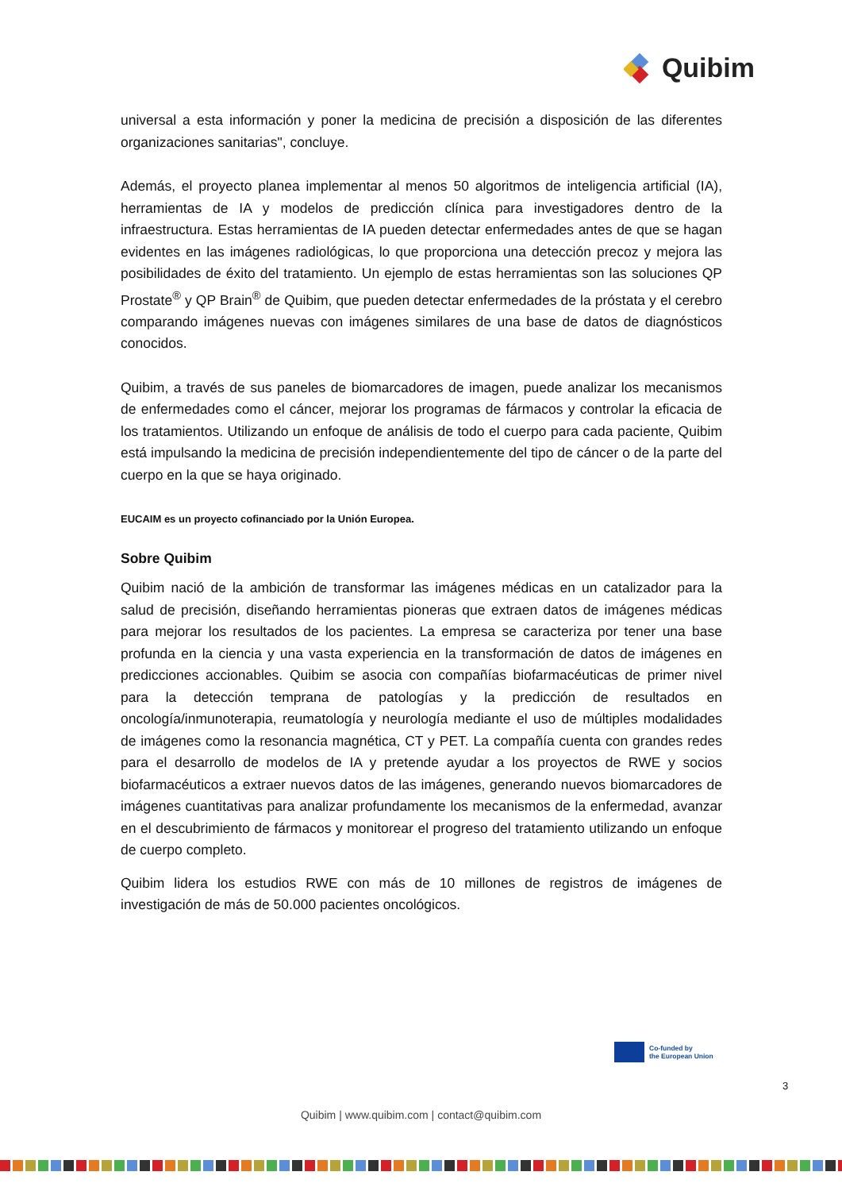Quibim
universal a esta información y poner la medicina de precisión a disposición de las diferentes organizaciones sanitarias", concluye.
Además, el proyecto planea implementar al menos 50 algoritmos de inteligencia artificial (IA), herramientas de IA y modelos de predicción clínica para investigadores dentro de la infraestructura. Estas herramientas de IA pueden detectar enfermedades antes de que se hagan evidentes en las imágenes radiológicas, lo que proporciona una detección precoz y mejora las posibilidades de éxito del tratamiento. Un ejemplo de estas herramientas son las soluciones QP Prostate<sup>®</sup> y QP Brain<sup>®</sup> de Quibim, que pueden detectar enfermedades de la próstata y el cerebro comparando imágenes nuevas con imágenes similares de una base de datos de diagnósticos conocidos.
Quibim, a través de sus paneles de biomarcadores de imagen, puede analizar los mecanismos de enfermedades como el cáncer, mejorar los programas de fármacos y controlar la eficacia de los tratamientos. Utilizando un enfoque de análisis de todo el cuerpo para cada paciente, Quibim está impulsando la medicina de precisión independientemente del tipo de cáncer o de la parte del cuerpo en la que se haya originado.
EUCAIM es un proyecto cofinanciado por la Unión Europea.
Sobre Quibim
Quibim nació de la ambición de transformar las imágenes médicas en un catalizador para la salud de precisión, diseñando herramientas pioneras que extraen datos de imágenes médicas para mejorar los resultados de los pacientes. La empresa se caracteriza por tener una base profunda en la ciencia y una vasta experiencia en la transformación de datos de imágenes en predicciones accionables. Quibim se asocia con compañías biofarmacéuticas de primer nivel para la detección temprana de patologías y la predicción de resultados en oncología/inmunoterapia, reumatología y neurología mediante el uso de múltiples modalidades de imágenes como la resonancia magnética, CT y PET. La compañía cuenta con grandes redes para el desarrollo de modelos de IA y pretende ayudar a los proyectos de RWE y socios biofarmacéuticos a extraer nuevos datos de las imágenes, generando nuevos biomarcadores de imágenes cuantitativas para analizar profundamente los mecanismos de la enfermedad, avanzar en el descubrimiento de fármacos y monitorear el progreso del tratamiento utilizando un enfoque de cuerpo completo.
Quibim lidera los estudios RWE con más de 10 millones de registros de imágenes de investigación de más de 50.000 pacientes oncológicos.
Co-funded by
the European Union
3
Quibim | www.quibim.com | contact@quibim.com